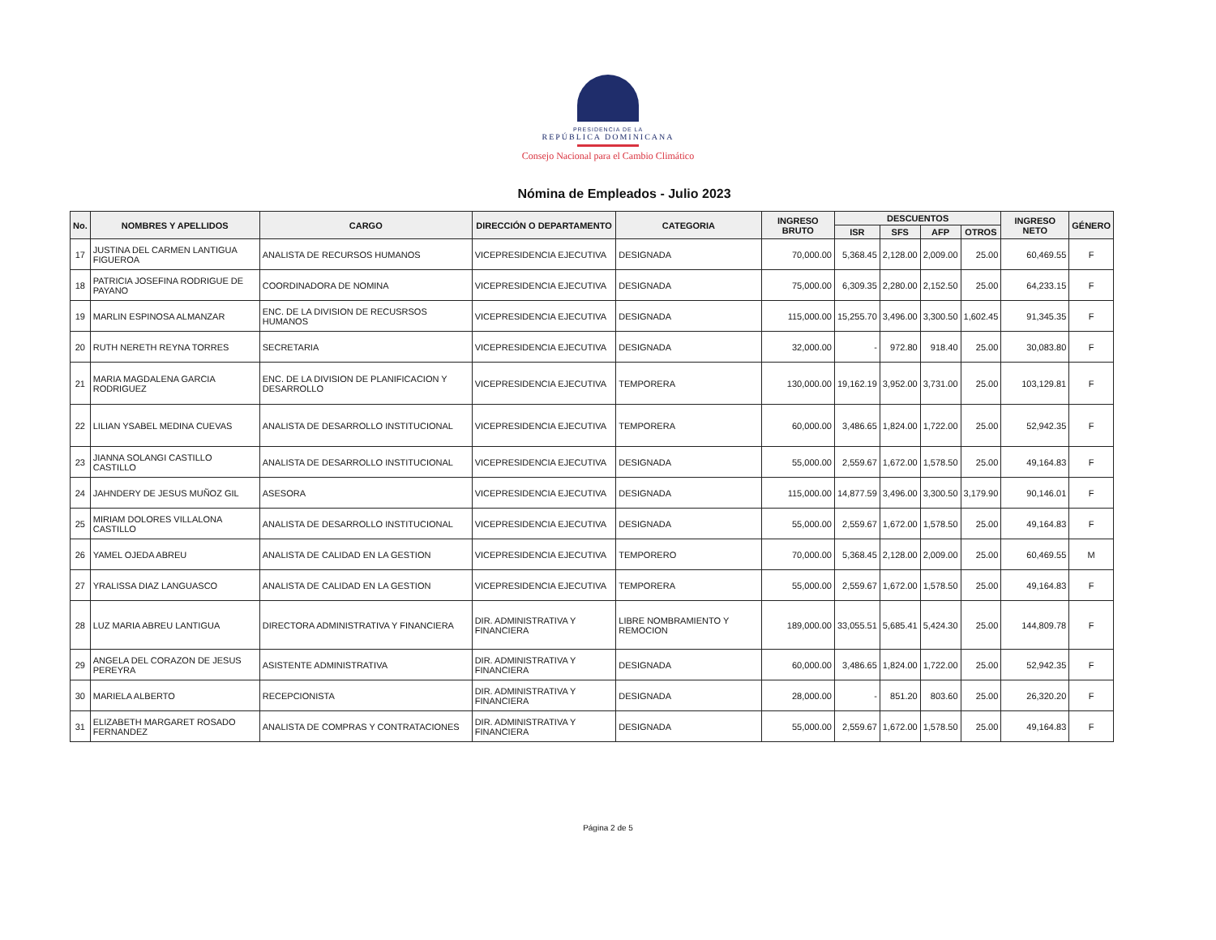PRESIDENCIA DE LA
REPÚBLICA DOMINICANA
Consejo Nacional para el Cambio Climático
Nómina de Empleados - Julio 2023
| No. | NOMBRES Y APELLIDOS | CARGO | DIRECCIÓN O DEPARTAMENTO | CATEGORIA | INGRESO BRUTO | DESCUENTOS | | | | INGRESO NETO | GÉNERO |
| --- | --- | --- | --- | --- | --- | --- | --- | --- | --- | --- | --- |
| | | | | | | ISR | SFS | AFP | OTROS | | |
| 17 | JUSTINA DEL CARMEN LANTIGUA FIGUEROA | ANALISTA DE RECURSOS HUMANOS | VICEPRESIDENCIA EJECUTIVA | DESIGNADA | 70,000.00 | 5,368.45 | 2,128.00 | 2,009.00 | 25.00 | 60,469.55 | F |
| 18 | PATRICIA JOSEFINA RODRIGUE DE PAYANO | COORDINADORA DE NOMINA | VICEPRESIDENCIA EJECUTIVA | DESIGNADA | 75,000.00 | 6,309.35 | 2,280.00 | 2,152.50 | 25.00 | 64,233.15 | F |
| 19 | MARLIN ESPINOSA ALMANZAR | ENC. DE LA DIVISION DE RECUSRSOS HUMANOS | VICEPRESIDENCIA EJECUTIVA | DESIGNADA | 115,000.00 | 15,255.70 | 3,496.00 | 3,300.50 | 1,602.45 | 91,345.35 | F |
| 20 | RUTH NERETH REYNA TORRES | SECRETARIA | VICEPRESIDENCIA EJECUTIVA | DESIGNADA | 32,000.00 | - | 972.80 | 918.40 | 25.00 | 30,083.80 | F |
| 21 | MARIA MAGDALENA GARCIA RODRIGUEZ | ENC. DE LA DIVISION DE PLANIFICACION Y DESARROLLO | VICEPRESIDENCIA EJECUTIVA | TEMPORERA | 130,000.00 | 19,162.19 | 3,952.00 | 3,731.00 | 25.00 | 103,129.81 | F |
| 22 | LILIAN YSABEL MEDINA CUEVAS | ANALISTA DE DESARROLLO INSTITUCIONAL | VICEPRESIDENCIA EJECUTIVA | TEMPORERA | 60,000.00 | 3,486.65 | 1,824.00 | 1,722.00 | 25.00 | 52,942.35 | F |
| 23 | JIANNA SOLANGI CASTILLO CASTILLO | ANALISTA DE DESARROLLO INSTITUCIONAL | VICEPRESIDENCIA EJECUTIVA | DESIGNADA | 55,000.00 | 2,559.67 | 1,672.00 | 1,578.50 | 25.00 | 49,164.83 | F |
| 24 | JAHNDERY DE JESUS MUÑOZ GIL | ASESORA | VICEPRESIDENCIA EJECUTIVA | DESIGNADA | 115,000.00 | 14,877.59 | 3,496.00 | 3,300.50 | 3,179.90 | 90,146.01 | F |
| 25 | MIRIAM DOLORES VILLALONA CASTILLO | ANALISTA DE DESARROLLO INSTITUCIONAL | VICEPRESIDENCIA EJECUTIVA | DESIGNADA | 55,000.00 | 2,559.67 | 1,672.00 | 1,578.50 | 25.00 | 49,164.83 | F |
| 26 | YAMEL OJEDA ABREU | ANALISTA DE CALIDAD EN LA GESTION | VICEPRESIDENCIA EJECUTIVA | TEMPORERO | 70,000.00 | 5,368.45 | 2,128.00 | 2,009.00 | 25.00 | 60,469.55 | M |
| 27 | YRALISSA DIAZ LANGUASCO | ANALISTA DE CALIDAD EN LA GESTION | VICEPRESIDENCIA EJECUTIVA | TEMPORERA | 55,000.00 | 2,559.67 | 1,672.00 | 1,578.50 | 25.00 | 49,164.83 | F |
| 28 | LUZ MARIA ABREU LANTIGUA | DIRECTORA ADMINISTRATIVA Y FINANCIERA | DIR. ADMINISTRATIVA Y FINANCIERA | LIBRE NOMBRAMIENTO Y REMOCION | 189,000.00 | 33,055.51 | 5,685.41 | 5,424.30 | 25.00 | 144,809.78 | F |
| 29 | ANGELA DEL CORAZON DE JESUS PEREYRA | ASISTENTE ADMINISTRATIVA | DIR. ADMINISTRATIVA Y FINANCIERA | DESIGNADA | 60,000.00 | 3,486.65 | 1,824.00 | 1,722.00 | 25.00 | 52,942.35 | F |
| 30 | MARIELA ALBERTO | RECEPCIONISTA | DIR. ADMINISTRATIVA Y FINANCIERA | DESIGNADA | 28,000.00 | - | 851.20 | 803.60 | 25.00 | 26,320.20 | F |
| 31 | ELIZABETH MARGARET ROSADO FERNANDEZ | ANALISTA DE COMPRAS Y CONTRATACIONES | DIR. ADMINISTRATIVA Y FINANCIERA | DESIGNADA | 55,000.00 | 2,559.67 | 1,672.00 | 1,578.50 | 25.00 | 49,164.83 | F |
Página 2 de 5